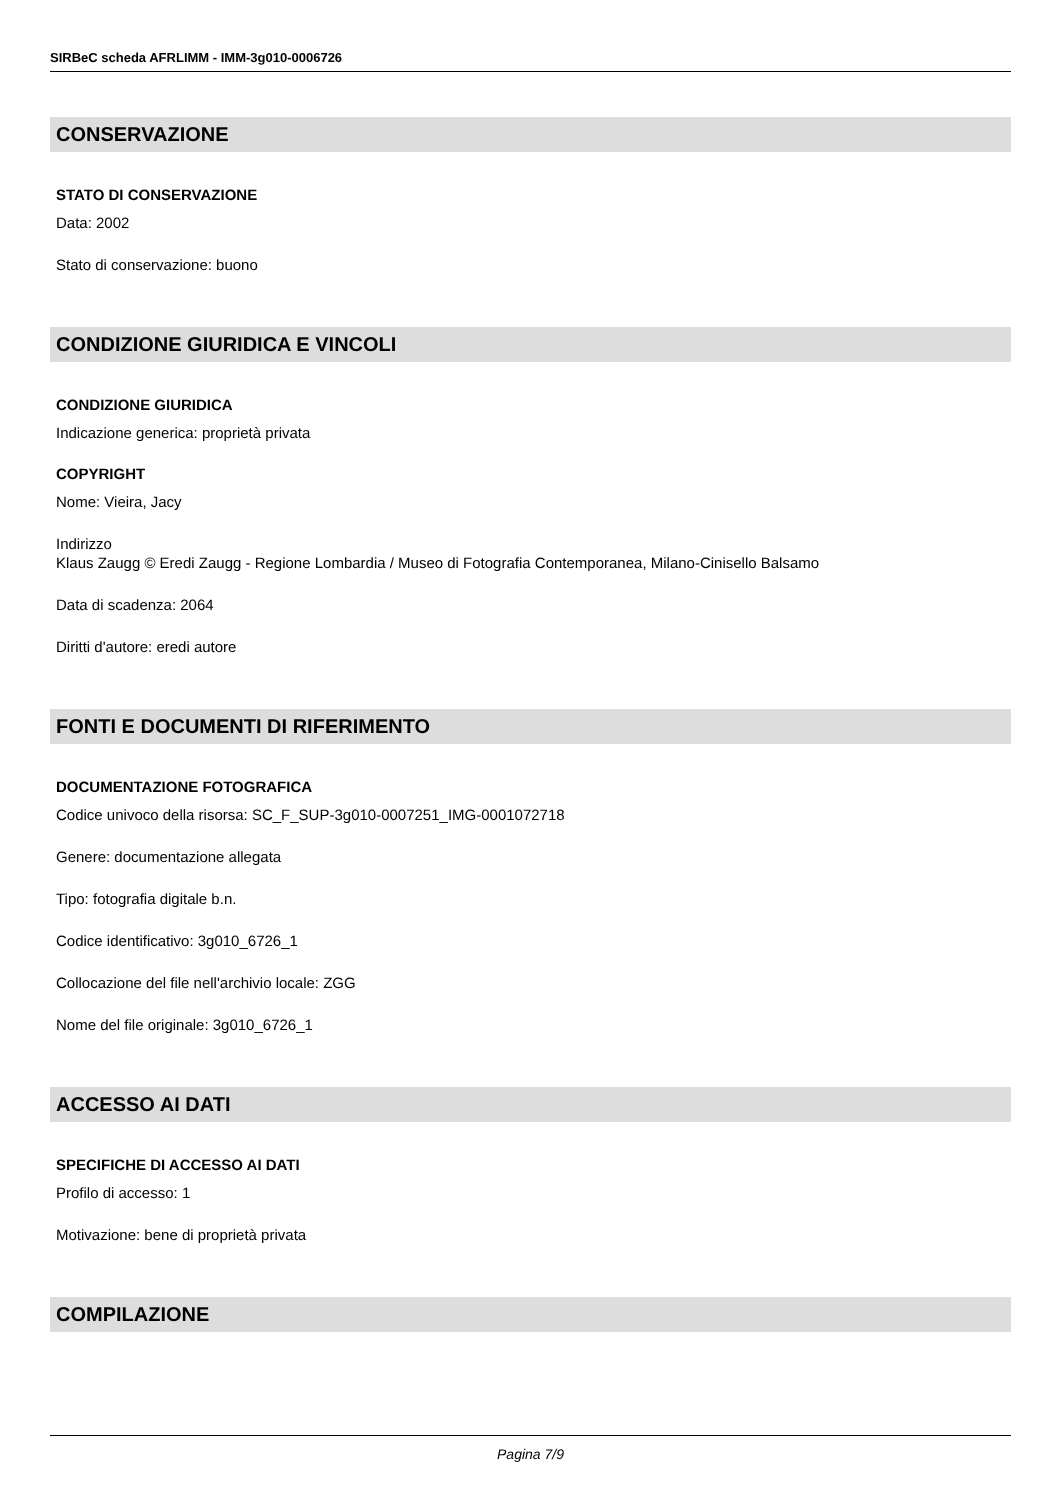SIRBeC scheda AFRLIMM - IMM-3g010-0006726
CONSERVAZIONE
STATO DI CONSERVAZIONE
Data: 2002
Stato di conservazione: buono
CONDIZIONE GIURIDICA E VINCOLI
CONDIZIONE GIURIDICA
Indicazione generica: proprietà privata
COPYRIGHT
Nome: Vieira, Jacy
Indirizzo
Klaus Zaugg © Eredi Zaugg - Regione Lombardia / Museo di Fotografia Contemporanea, Milano-Cinisello Balsamo
Data di scadenza: 2064
Diritti d'autore: eredi autore
FONTI E DOCUMENTI DI RIFERIMENTO
DOCUMENTAZIONE FOTOGRAFICA
Codice univoco della risorsa: SC_F_SUP-3g010-0007251_IMG-0001072718
Genere: documentazione allegata
Tipo: fotografia digitale b.n.
Codice identificativo: 3g010_6726_1
Collocazione del file nell'archivio locale: ZGG
Nome del file originale: 3g010_6726_1
ACCESSO AI DATI
SPECIFICHE DI ACCESSO AI DATI
Profilo di accesso: 1
Motivazione: bene di proprietà privata
COMPILAZIONE
Pagina 7/9